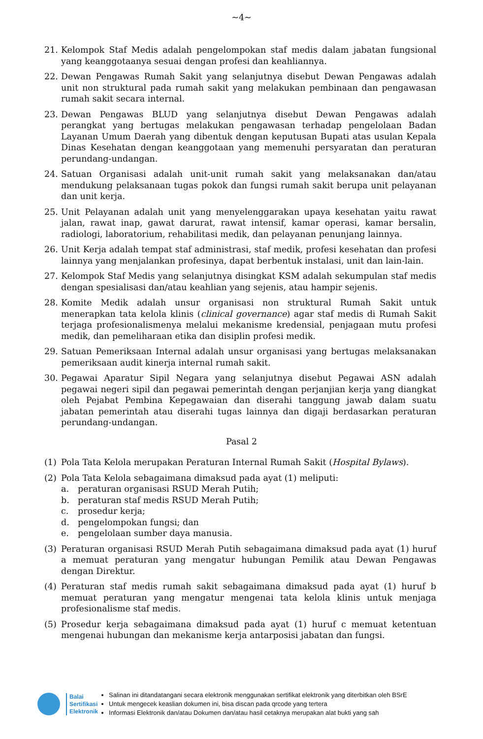~4~
21. Kelompok Staf Medis adalah pengelompokan staf medis dalam jabatan fungsional yang keanggotaanya sesuai dengan profesi dan keahliannya.
22. Dewan Pengawas Rumah Sakit yang selanjutnya disebut Dewan Pengawas adalah unit non struktural pada rumah sakit yang melakukan pembinaan dan pengawasan rumah sakit secara internal.
23. Dewan Pengawas BLUD yang selanjutnya disebut Dewan Pengawas adalah perangkat yang bertugas melakukan pengawasan terhadap pengelolaan Badan Layanan Umum Daerah yang dibentuk dengan keputusan Bupati atas usulan Kepala Dinas Kesehatan dengan keanggotaan yang memenuhi persyaratan dan peraturan perundang-undangan.
24. Satuan Organisasi adalah unit-unit rumah sakit yang melaksanakan dan/atau mendukung pelaksanaan tugas pokok dan fungsi rumah sakit berupa unit pelayanan dan unit kerja.
25. Unit Pelayanan adalah unit yang menyelenggarakan upaya kesehatan yaitu rawat jalan, rawat inap, gawat darurat, rawat intensif, kamar operasi, kamar bersalin, radiologi, laboratorium, rehabilitasi medik, dan pelayanan penunjang lainnya.
26. Unit Kerja adalah tempat staf administrasi, staf medik, profesi kesehatan dan profesi lainnya yang menjalankan profesinya, dapat berbentuk instalasi, unit dan lain-lain.
27. Kelompok Staf Medis yang selanjutnya disingkat KSM adalah sekumpulan staf medis dengan spesialisasi dan/atau keahlian yang sejenis, atau hampir sejenis.
28. Komite Medik adalah unsur organisasi non struktural Rumah Sakit untuk menerapkan tata kelola klinis (clinical governance) agar staf medis di Rumah Sakit terjaga profesionalismenya melalui mekanisme kredensial, penjagaan mutu profesi medik, dan pemeliharaan etika dan disiplin profesi medik.
29. Satuan Pemeriksaan Internal adalah unsur organisasi yang bertugas melaksanakan pemeriksaan audit kinerja internal rumah sakit.
30. Pegawai Aparatur Sipil Negara yang selanjutnya disebut Pegawai ASN adalah pegawai negeri sipil dan pegawai pemerintah dengan perjanjian kerja yang diangkat oleh Pejabat Pembina Kepegawaian dan diserahi tanggung jawab dalam suatu jabatan pemerintah atau diserahi tugas lainnya dan digaji berdasarkan peraturan perundang-undangan.
Pasal 2
(1) Pola Tata Kelola merupakan Peraturan Internal Rumah Sakit (Hospital Bylaws).
(2) Pola Tata Kelola sebagaimana dimaksud pada ayat (1) meliputi:
a. peraturan organisasi RSUD Merah Putih;
b. peraturan staf medis RSUD Merah Putih;
c. prosedur kerja;
d. pengelompokan fungsi; dan
e. pengelolaan sumber daya manusia.
(3) Peraturan organisasi RSUD Merah Putih sebagaimana dimaksud pada ayat (1) huruf a memuat peraturan yang mengatur hubungan Pemilik atau Dewan Pengawas dengan Direktur.
(4) Peraturan staf medis rumah sakit sebagaimana dimaksud pada ayat (1) huruf b memuat peraturan yang mengatur mengenai tata kelola klinis untuk menjaga profesionalisme staf medis.
(5) Prosedur kerja sebagaimana dimaksud pada ayat (1) huruf c memuat ketentuan mengenai hubungan dan mekanisme kerja antarposisi jabatan dan fungsi.
Balai
Sertifikasi
Elektronik
Salinan ini ditandatangani secara elektronik menggunakan sertifikat elektronik yang diterbitkan oleh BSrE
Untuk mengecek keaslian dokumen ini, bisa discan pada qrcode yang tertera
Informasi Elektronik dan/atau Dokumen dan/atau hasil cetaknya merupakan alat bukti yang sah